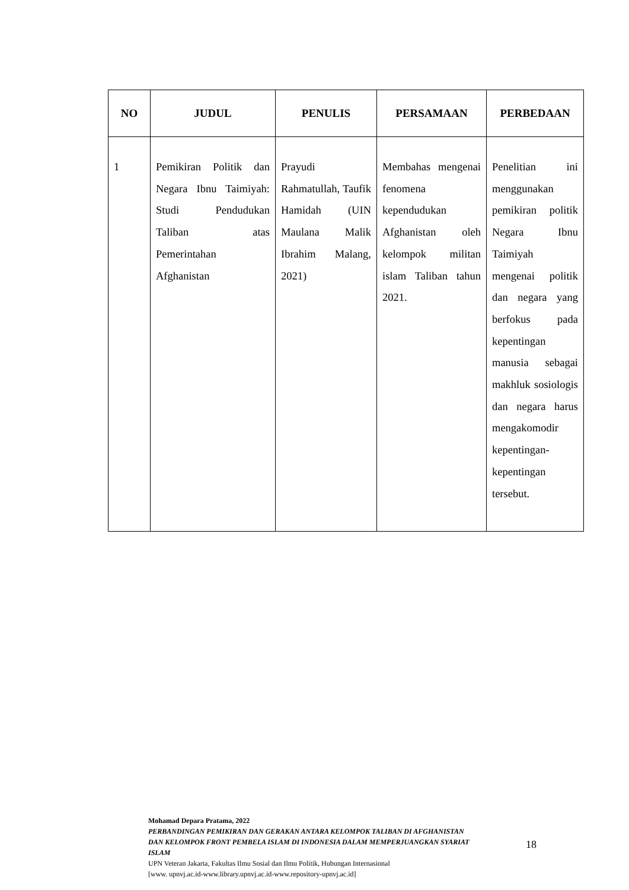| NO | JUDUL | PENULIS | PERSAMAAN | PERBEDAAN |
| --- | --- | --- | --- | --- |
| 1 | Pemikiran Politik dan Negara Ibnu Taimiyah: Studi Pendudukan Taliban atas Pemerintahan Afghanistan | Prayudi Rahmatullah, Taufik Hamidah (UIN Maulana Malik Ibrahim Malang, 2021) | Membahas mengenai fenomena kependudukan Afghanistan oleh kelompok militan islam Taliban tahun 2021. | Penelitian ini menggunakan pemikiran politik Negara Ibnu Taimiyah mengenai politik dan negara yang berfokus pada kepentingan manusia sebagai makhluk sosiologis dan negara harus mengakomodir kepentingan-kepentingan tersebut. |
Mohamad Depara Pratama, 2022
PERBANDINGAN PEMIKIRAN DAN GERAKAN ANTARA KELOMPOK TALIBAN DI AFGHANISTAN DAN KELOMPOK FRONT PEMBELA ISLAM DI INDONESIA DALAM MEMPERJUANGKAN SYARIAT ISLAM
UPN Veteran Jakarta, Fakultas Ilmu Sosial dan Ilmu Politik, Hubungan Internasional
[www. upnvj.ac.id-www.library.upnvj.ac.id-www.repository-upnvj.ac.id]
18